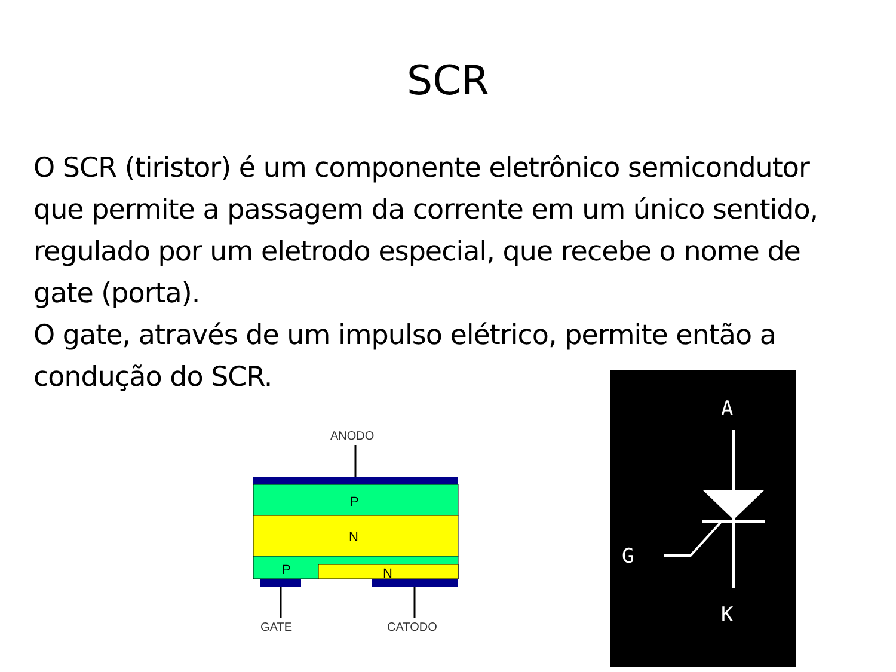SCR
O SCR (tiristor) é um componente eletrônico semicondutor que permite a passagem da corrente em um único sentido, regulado por um eletrodo especial, que recebe o nome de gate (porta).
O gate, através de um impulso elétrico, permite então a condução do SCR.
ANODO
P
N
P
N
GATE
CATODO
A
G
K